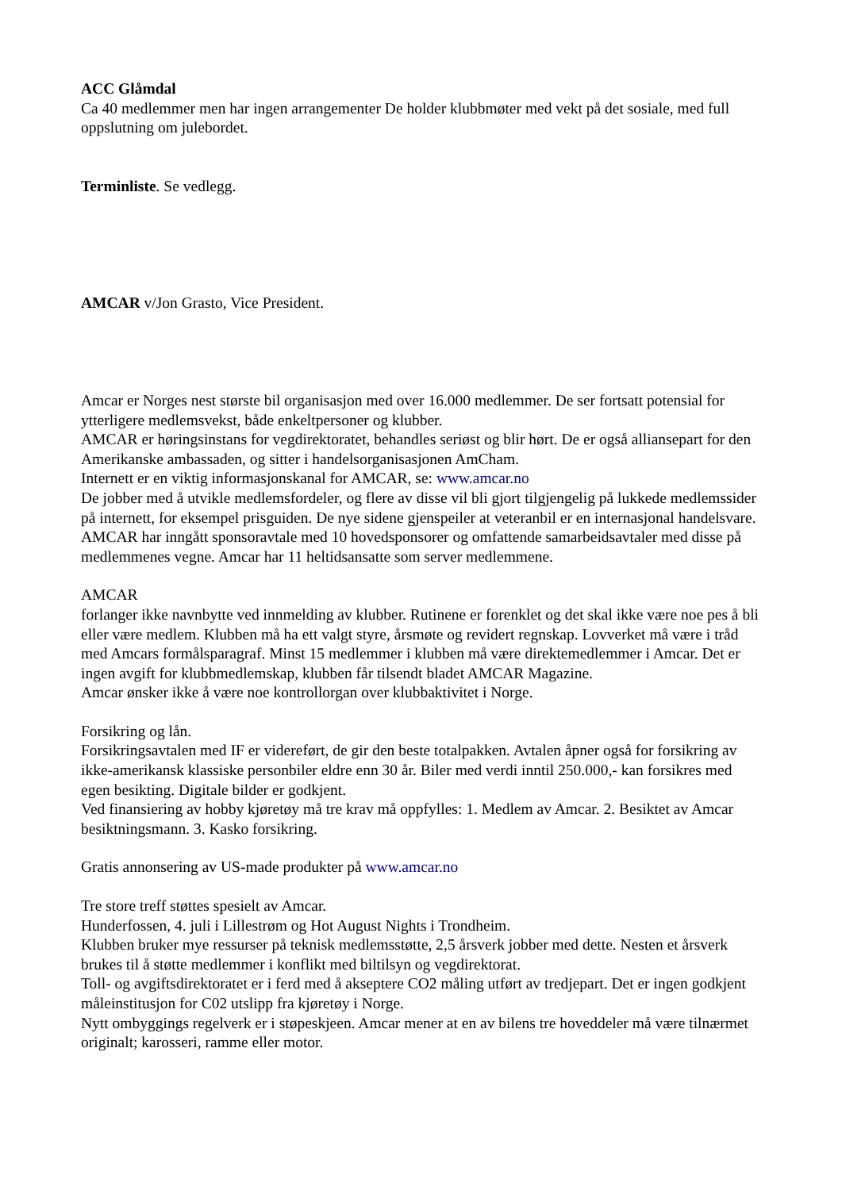ACC Glåmdal
Ca 40 medlemmer men har ingen arrangementer De holder klubbmøter med vekt på det sosiale, med full oppslutning om julebordet.
Terminliste. Se vedlegg.
AMCAR v/Jon Grasto, Vice President.
Amcar er Norges nest største bil organisasjon med over 16.000 medlemmer. De ser fortsatt potensial for ytterligere medlemsvekst, både enkeltpersoner og klubber.
AMCAR er høringsinstans for vegdirektoratet, behandles seriøst og blir hørt. De er også alliansepart for den Amerikanske ambassaden, og sitter i handelsorganisasjonen AmCham.
Internett er en viktig informasjonskanal for AMCAR, se: www.amcar.no
De jobber med å utvikle medlemsfordeler, og flere av disse vil bli gjort tilgjengelig på lukkede medlemssider på internett, for eksempel prisguiden. De nye sidene gjenspeiler at veteranbil er en internasjonal handelsvare.
AMCAR har inngått sponsoravtale med 10 hovedsponsorer og omfattende samarbeidsavtaler med disse på medlemmenes vegne. Amcar har 11 heltidsansatte som server medlemmene.
AMCAR
forlanger ikke navnbytte ved innmelding av klubber. Rutinene er forenklet og det skal ikke være noe pes å bli eller være medlem. Klubben må ha ett valgt styre, årsmøte og revidert regnskap. Lovverket må være i tråd med Amcars formålsparagraf. Minst 15 medlemmer i klubben må være direktemedlemmer i Amcar. Det er ingen avgift for klubbmedlemskap, klubben får tilsendt bladet AMCAR Magazine.
Amcar ønsker ikke å være noe kontrollorgan over klubbaktivitet i Norge.
Forsikring og lån.
Forsikringsavtalen med IF er videreført, de gir den beste totalpakken. Avtalen åpner også for forsikring av ikke-amerikansk klassiske personbiler eldre enn 30 år. Biler med verdi inntil 250.000,- kan forsikres med egen besikting. Digitale bilder er godkjent.
Ved finansiering av hobby kjøretøy må tre krav må oppfylles: 1. Medlem av Amcar. 2. Besiktet av Amcar besiktningsmann. 3. Kasko forsikring.
Gratis annonsering av US-made produkter på www.amcar.no
Tre store treff støttes spesielt av Amcar.
Hunderfossen, 4. juli i Lillestrøm og Hot August Nights i Trondheim.
Klubben bruker mye ressurser på teknisk medlemsstøtte, 2,5 årsverk jobber med dette. Nesten et årsverk brukes til å støtte medlemmer i konflikt med biltilsyn og vegdirektorat.
Toll- og avgiftsdirektoratet er i ferd med å akseptere CO2 måling utført av tredjepart. Det er ingen godkjent måleinstitusjon for C02 utslipp fra kjøretøy i Norge.
Nytt ombyggings regelverk er i støpeskjeen. Amcar mener at en av bilens tre hoveddeler må være tilnærmet originalt; karosseri, ramme eller motor.